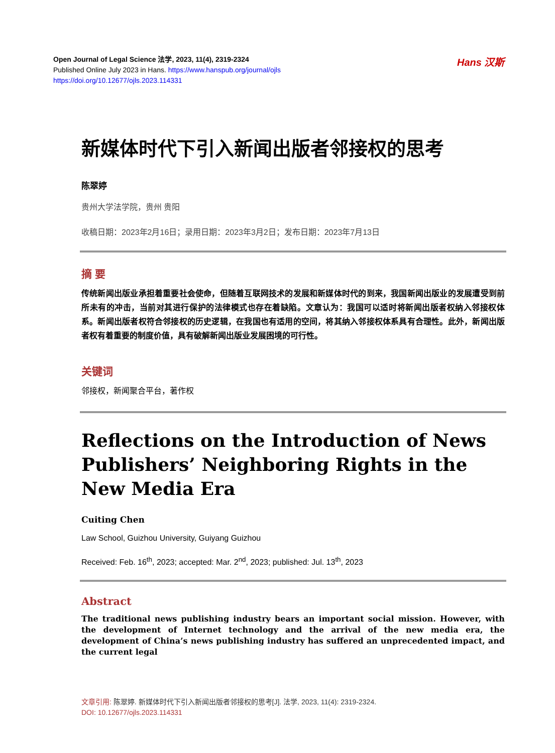Open Journal of Legal Science 法学, 2023, 11(4), 2319-2324
Published Online July 2023 in Hans. https://www.hanspub.org/journal/ojls
https://doi.org/10.12677/ojls.2023.114331
Hans 汉斯
新媒体时代下引入新闻出版者邻接权的思考
陈翠婷
贵州大学法学院，贵州 贵阳
收稿日期：2023年2月16日；录用日期：2023年3月2日；发布日期：2023年7月13日
摘 要
传统新闻出版业承担着重要社会使命，但随着互联网技术的发展和新媒体时代的到来，我国新闻出版业的发展遭受到前所未有的冲击，当前对其进行保护的法律模式也存在着缺陷。文章认为：我国可以适时将新闻出版者权纳入邻接权体系。新闻出版者权符合邻接权的历史逻辑，在我国也有适用的空间，将其纳入邻接权体系具有合理性。此外，新闻出版者权有着重要的制度价值，具有破解新闻出版业发展困境的可行性。
关键词
邻接权，新闻聚合平台，著作权
Reflections on the Introduction of News Publishers’ Neighboring Rights in the New Media Era
Cuiting Chen
Law School, Guizhou University, Guiyang Guizhou
Received: Feb. 16<sup>th</sup>, 2023; accepted: Mar. 2<sup>nd</sup>, 2023; published: Jul. 13<sup>th</sup>, 2023
Abstract
The traditional news publishing industry bears an important social mission. However, with the development of Internet technology and the arrival of the new media era, the development of China’s news publishing industry has suffered an unprecedented impact, and the current legal
文章引用: 陈翠婷. 新媒体时代下引入新闻出版者邻接权的思考[J]. 法学, 2023, 11(4): 2319-2324.
DOI: 10.12677/ojls.2023.114331